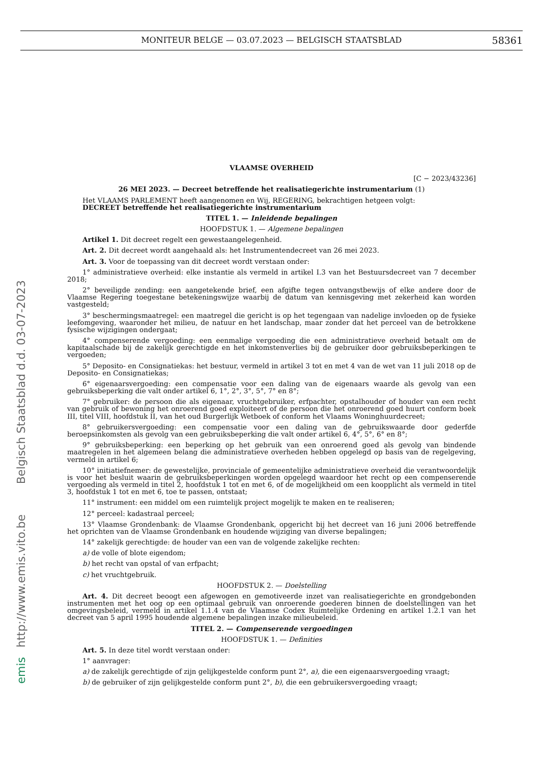MONITEUR BELGE — 03.07.2023 — BELGISCH STAATSBLAD 58361
Belgisch Staatsblad d.d. 03-07-2023
http://www.emis.vito.be
emis
VLAAMSE OVERHEID
[C − 2023/43236]
26 MEI 2023. — Decreet betreffende het realisatiegerichte instrumentarium (1)
Het VLAAMS PARLEMENT heeft aangenomen en Wij, REGERING, bekrachtigen hetgeen volgt:
DECREET betreffende het realisatiegerichte instrumentarium
TITEL 1. — Inleidende bepalingen
HOOFDSTUK 1. — Algemene bepalingen
Artikel 1. Dit decreet regelt een gewestaangelegenheid.
Art. 2. Dit decreet wordt aangehaald als: het Instrumentendecreet van 26 mei 2023.
Art. 3. Voor de toepassing van dit decreet wordt verstaan onder:
1° administratieve overheid: elke instantie als vermeld in artikel I.3 van het Bestuursdecreet van 7 december 2018;
2° beveiligde zending: een aangetekende brief, een afgifte tegen ontvangstbewijs of elke andere door de Vlaamse Regering toegestane betekeningswijze waarbij de datum van kennisgeving met zekerheid kan worden vastgesteld;
3° beschermingsmaatregel: een maatregel die gericht is op het tegengaan van nadelige invloeden op de fysieke leefomgeving, waaronder het milieu, de natuur en het landschap, maar zonder dat het perceel van de betrokkene fysische wijzigingen ondergaat;
4° compenserende vergoeding: een eenmalige vergoeding die een administratieve overheid betaalt om de kapitaalschade bij de zakelijk gerechtigde en het inkomstenverlies bij de gebruiker door gebruiksbeperkingen te vergoeden;
5° Deposito- en Consignatiekas: het bestuur, vermeld in artikel 3 tot en met 4 van de wet van 11 juli 2018 op de Deposito- en Consignatiekas;
6° eigenaarsvergoeding: een compensatie voor een daling van de eigenaars waarde als gevolg van een gebruiksbeperking die valt onder artikel 6, 1°, 2°, 3°, 5°, 7° en 8°;
7° gebruiker: de persoon die als eigenaar, vruchtgebruiker, erfpachter, opstalhouder of houder van een recht van gebruik of bewoning het onroerend goed exploiteert of de persoon die het onroerend goed huurt conform boek III, titel VIII, hoofdstuk II, van het oud Burgerlijk Wetboek of conform het Vlaams Woninghuurdecreet;
8° gebruikersvergoeding: een compensatie voor een daling van de gebruikswaarde door gederfde beroepsinkomsten als gevolg van een gebruiksbeperking die valt onder artikel 6, 4°, 5°, 6° en 8°;
9° gebruiksbeperking: een beperking op het gebruik van een onroerend goed als gevolg van bindende maatregelen in het algemeen belang die administratieve overheden hebben opgelegd op basis van de regelgeving, vermeld in artikel 6;
10° initiatiefnemer: de gewestelijke, provinciale of gemeentelijke administratieve overheid die verantwoordelijk is voor het besluit waarin de gebruiksbeperkingen worden opgelegd waardoor het recht op een compenserende vergoeding als vermeld in titel 2, hoofdstuk 1 tot en met 6, of de mogelijkheid om een koopplicht als vermeld in titel 3, hoofdstuk 1 tot en met 6, toe te passen, ontstaat;
11° instrument: een middel om een ruimtelijk project mogelijk te maken en te realiseren;
12° perceel: kadastraal perceel;
13° Vlaamse Grondenbank: de Vlaamse Grondenbank, opgericht bij het decreet van 16 juni 2006 betreffende het oprichten van de Vlaamse Grondenbank en houdende wijziging van diverse bepalingen;
14° zakelijk gerechtigde: de houder van een van de volgende zakelijke rechten:
a) de volle of blote eigendom;
b) het recht van opstal of van erfpacht;
c) het vruchtgebruik.
HOOFDSTUK 2. — Doelstelling
Art. 4. Dit decreet beoogt een afgewogen en gemotiveerde inzet van realisatiegerichte en grondgebonden instrumenten met het oog op een optimaal gebruik van onroerende goederen binnen de doelstellingen van het omgevingsbeleid, vermeld in artikel 1.1.4 van de Vlaamse Codex Ruimtelijke Ordening en artikel 1.2.1 van het decreet van 5 april 1995 houdende algemene bepalingen inzake milieubeleid.
TITEL 2. — Compenserende vergoedingen
HOOFDSTUK 1. — Definities
Art. 5. In deze titel wordt verstaan onder:
1° aanvrager:
a) de zakelijk gerechtigde of zijn gelijkgestelde conform punt 2°, a), die een eigenaarsvergoeding vraagt;
b) de gebruiker of zijn gelijkgestelde conform punt 2°, b), die een gebruikersvergoeding vraagt;